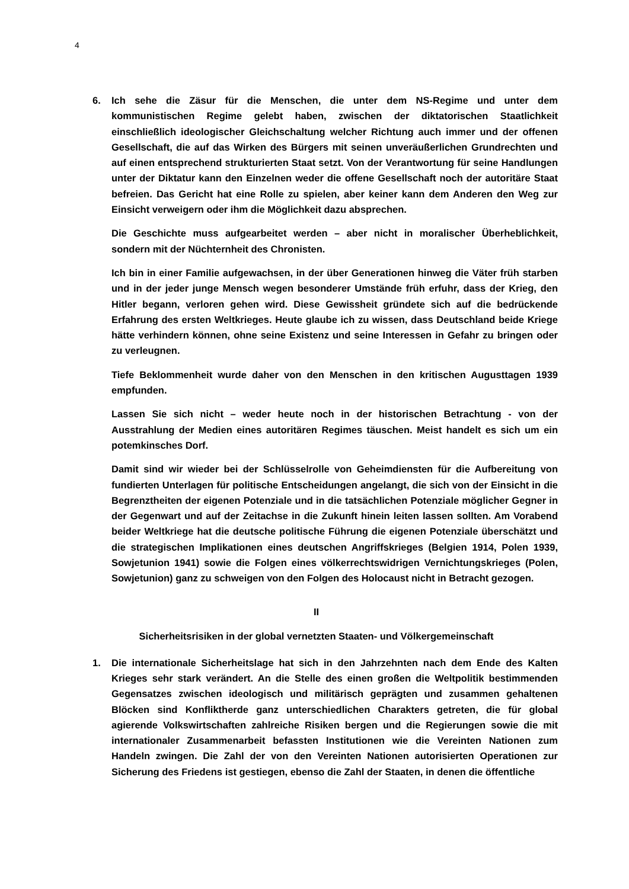4
6. Ich sehe die Zäsur für die Menschen, die unter dem NS-Regime und unter dem kommunistischen Regime gelebt haben, zwischen der diktatorischen Staatlichkeit einschließlich ideologischer Gleichschaltung welcher Richtung auch immer und der offenen Gesellschaft, die auf das Wirken des Bürgers mit seinen unveräußerlichen Grundrechten und auf einen entsprechend strukturierten Staat setzt. Von der Verantwortung für seine Handlungen unter der Diktatur kann den Einzelnen weder die offene Gesellschaft noch der autoritäre Staat befreien. Das Gericht hat eine Rolle zu spielen, aber keiner kann dem Anderen den Weg zur Einsicht verweigern oder ihm die Möglichkeit dazu absprechen.
Die Geschichte muss aufgearbeitet werden – aber nicht in moralischer Überheblichkeit, sondern mit der Nüchternheit des Chronisten.
Ich bin in einer Familie aufgewachsen, in der über Generationen hinweg die Väter früh starben und in der jeder junge Mensch wegen besonderer Umstände früh erfuhr, dass der Krieg, den Hitler begann, verloren gehen wird. Diese Gewissheit gründete sich auf die bedrückende Erfahrung des ersten Weltkrieges. Heute glaube ich zu wissen, dass Deutschland beide Kriege hätte verhindern können, ohne seine Existenz und seine Interessen in Gefahr zu bringen oder zu verleugnen.
Tiefe Beklommenheit wurde daher von den Menschen in den kritischen Augusttagen 1939 empfunden.
Lassen Sie sich nicht – weder heute noch in der historischen Betrachtung - von der Ausstrahlung der Medien eines autoritären Regimes täuschen. Meist handelt es sich um ein potemkinsches Dorf.
Damit sind wir wieder bei der Schlüsselrolle von Geheimdiensten für die Aufbereitung von fundierten Unterlagen für politische Entscheidungen angelangt, die sich von der Einsicht in die Begrenztheiten der eigenen Potenziale und in die tatsächlichen Potenziale möglicher Gegner in der Gegenwart und auf der Zeitachse in die Zukunft hinein leiten lassen sollten. Am Vorabend beider Weltkriege hat die deutsche politische Führung die eigenen Potenziale überschätzt und die strategischen Implikationen eines deutschen Angriffskrieges (Belgien 1914, Polen 1939, Sowjetunion 1941) sowie die Folgen eines völkerrechtswidrigen Vernichtungskrieges (Polen, Sowjetunion) ganz zu schweigen von den Folgen des Holocaust nicht in Betracht gezogen.
II
Sicherheitsrisiken in der global vernetzten Staaten- und Völkergemeinschaft
1. Die internationale Sicherheitslage hat sich in den Jahrzehnten nach dem Ende des Kalten Krieges sehr stark verändert. An die Stelle des einen großen die Weltpolitik bestimmenden Gegensatzes zwischen ideologisch und militärisch geprägten und zusammen gehaltenen Blöcken sind Konfliktherde ganz unterschiedlichen Charakters getreten, die für global agierende Volkswirtschaften zahlreiche Risiken bergen und die Regierungen sowie die mit internationaler Zusammenarbeit befassten Institutionen wie die Vereinten Nationen zum Handeln zwingen. Die Zahl der von den Vereinten Nationen autorisierten Operationen zur Sicherung des Friedens ist gestiegen, ebenso die Zahl der Staaten, in denen die öffentliche